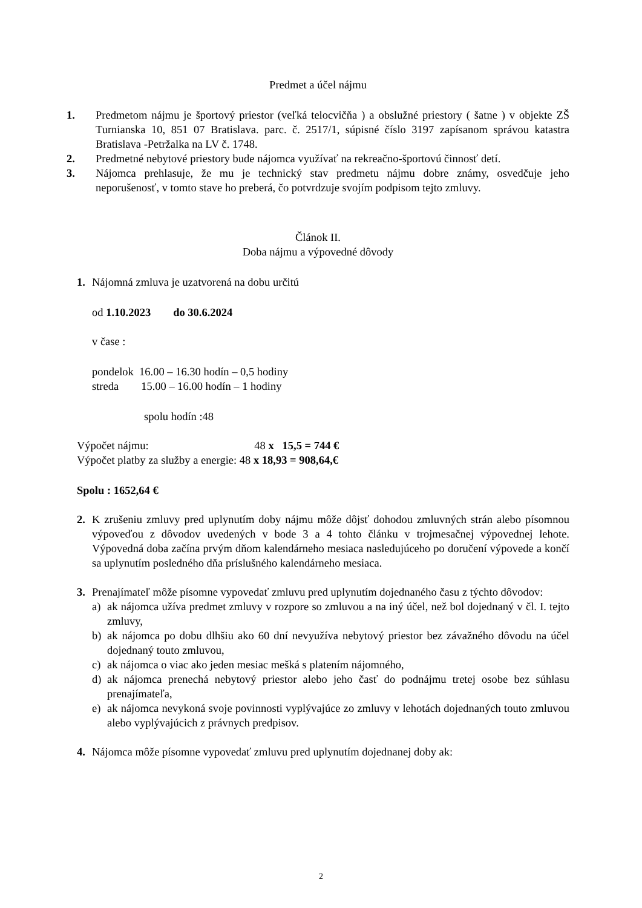Predmet a účel nájmu
1. Predmetom nájmu je športový priestor (veľká telocvičňa ) a obslužné priestory ( šatne ) v objekte ZŠ Turnianska 10, 851 07 Bratislava. parc. č. 2517/1, súpisné číslo 3197 zapísanom správou katastra Bratislava -Petržalka na LV č. 1748.
2. Predmetné nebytové priestory bude nájomca využívať na rekreačno-športovú činnosť detí.
3. Nájomca prehlasuje, že mu je technický stav predmetu nájmu dobre známy, osvedčuje jeho neporušenosť, v tomto stave ho preberá, čo potvrdzuje svojím podpisom tejto zmluvy.
Článok II.
Doba nájmu a výpovedné dôvody
1. Nájomná zmluva je uzatvorená na dobu určitú
od 1.10.2023 do 30.6.2024
v čase :
pondelok 16.00 – 16.30 hodín – 0,5 hodiny
streda 15.00 – 16.00 hodín – 1 hodiny
spolu hodín :48
Výpočet nájmu: 48 x 15,5 = 744 €
Výpočet platby za služby a energie: 48 x 18,93 = 908,64,€
Spolu : 1652,64 €
2. K zrušeniu zmluvy pred uplynutím doby nájmu môže dôjsť dohodou zmluvných strán alebo písomnou výpoveďou z dôvodov uvedených v bode 3 a 4 tohto článku v trojmesačnej výpovednej lehote. Výpovedná doba začína prvým dňom kalendárneho mesiaca nasledujúceho po doručení výpovede a končí sa uplynutím posledného dňa príslušného kalendárneho mesiaca.
3. Prenajímateľ môže písomne vypovedať zmluvu pred uplynutím dojednaného času z týchto dôvodov:
a) ak nájomca užíva predmet zmluvy v rozpore so zmluvou a na iný účel, než bol dojednaný v čl. I. tejto zmluvy,
b) ak nájomca po dobu dlhšiu ako 60 dní nevyužíva nebytový priestor bez závažného dôvodu na účel dojednaný touto zmluvou,
c) ak nájomca o viac ako jeden mesiac mešká s platením nájomného,
d) ak nájomca prenechá nebytový priestor alebo jeho časť do podnájmu tretej osobe bez súhlasu prenajímateľa,
e) ak nájomca nevykoná svoje povinnosti vyplývajúce zo zmluvy v lehotách dojednaných touto zmluvou alebo vyplývajúcich z právnych predpisov.
4. Nájomca môže písomne vypovedať zmluvu pred uplynutím dojednanej doby ak:
2